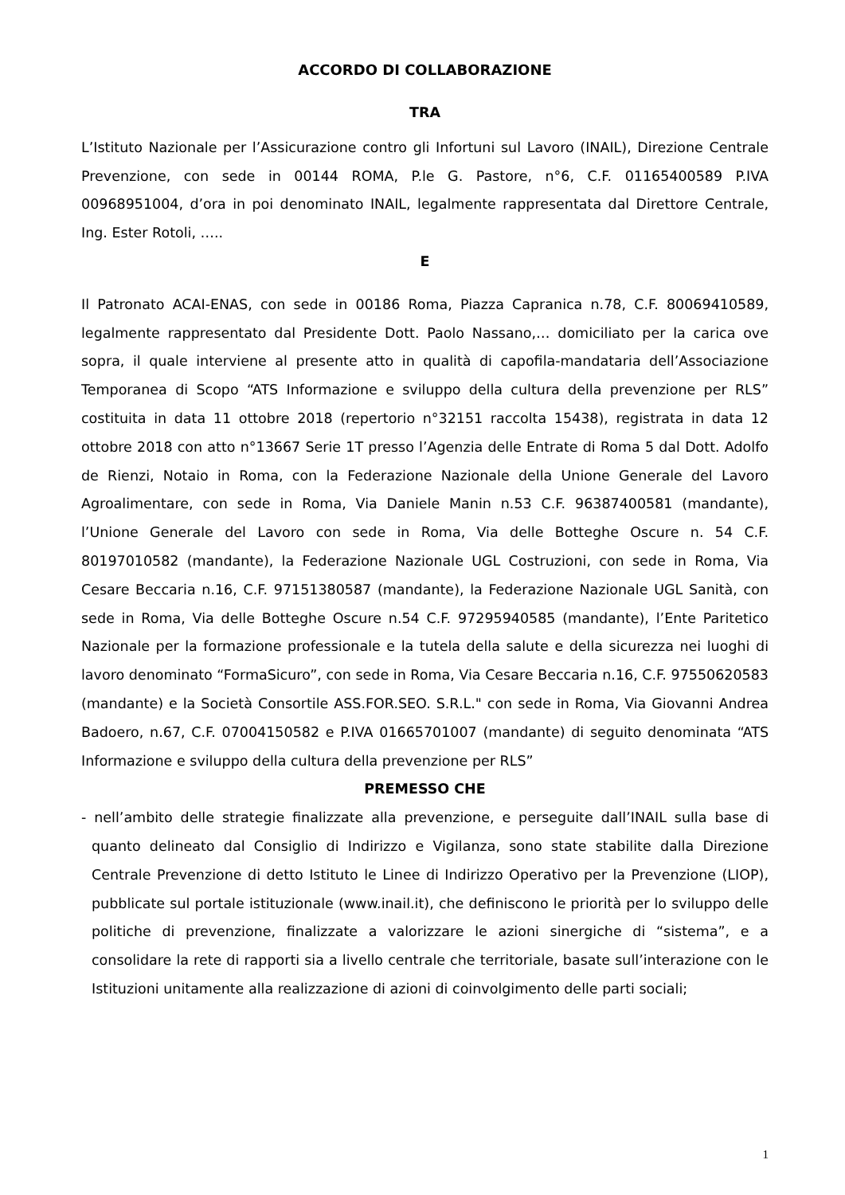ACCORDO DI COLLABORAZIONE
TRA
L’Istituto Nazionale per l’Assicurazione contro gli Infortuni sul Lavoro (INAIL), Direzione Centrale Prevenzione, con sede in 00144 ROMA, P.le G. Pastore, n°6, C.F. 01165400589 P.IVA 00968951004, d’ora in poi denominato INAIL, legalmente rappresentata dal Direttore Centrale, Ing. Ester Rotoli, …..
E
Il Patronato ACAI-ENAS, con sede in 00186 Roma, Piazza Capranica n.78, C.F. 80069410589, legalmente rappresentato dal Presidente Dott. Paolo Nassano,… domiciliato per la carica ove sopra, il quale interviene al presente atto in qualità di capofila-mandataria dell’Associazione Temporanea di Scopo “ATS Informazione e sviluppo della cultura della prevenzione per RLS” costituita in data 11 ottobre 2018 (repertorio n°32151 raccolta 15438), registrata in data 12 ottobre 2018 con atto n°13667 Serie 1T presso l’Agenzia delle Entrate di Roma 5 dal Dott. Adolfo de Rienzi, Notaio in Roma, con la Federazione Nazionale della Unione Generale del Lavoro Agroalimentare, con sede in Roma, Via Daniele Manin n.53 C.F. 96387400581 (mandante), l’Unione Generale del Lavoro con sede in Roma, Via delle Botteghe Oscure n. 54 C.F. 80197010582 (mandante), la Federazione Nazionale UGL Costruzioni, con sede in Roma, Via Cesare Beccaria n.16, C.F. 97151380587 (mandante), la Federazione Nazionale UGL Sanità, con sede in Roma, Via delle Botteghe Oscure n.54 C.F. 97295940585 (mandante), l’Ente Paritetico Nazionale per la formazione professionale e la tutela della salute e della sicurezza nei luoghi di lavoro denominato “FormaSicuro”, con sede in Roma, Via Cesare Beccaria n.16, C.F. 97550620583 (mandante) e la Società Consortile ASS.FOR.SEO. S.R.L." con sede in Roma, Via Giovanni Andrea Badoero, n.67, C.F. 07004150582 e P.IVA 01665701007 (mandante) di seguito denominata “ATS Informazione e sviluppo della cultura della prevenzione per RLS”
PREMESSO CHE
- nell’ambito delle strategie finalizzate alla prevenzione, e perseguite dall’INAIL sulla base di quanto delineato dal Consiglio di Indirizzo e Vigilanza, sono state stabilite dalla Direzione Centrale Prevenzione di detto Istituto le Linee di Indirizzo Operativo per la Prevenzione (LIOP), pubblicate sul portale istituzionale (www.inail.it), che definiscono le priorità per lo sviluppo delle politiche di prevenzione, finalizzate a valorizzare le azioni sinergiche di “sistema”, e a consolidare la rete di rapporti sia a livello centrale che territoriale, basate sull’interazione con le Istituzioni unitamente alla realizzazione di azioni di coinvolgimento delle parti sociali;
1